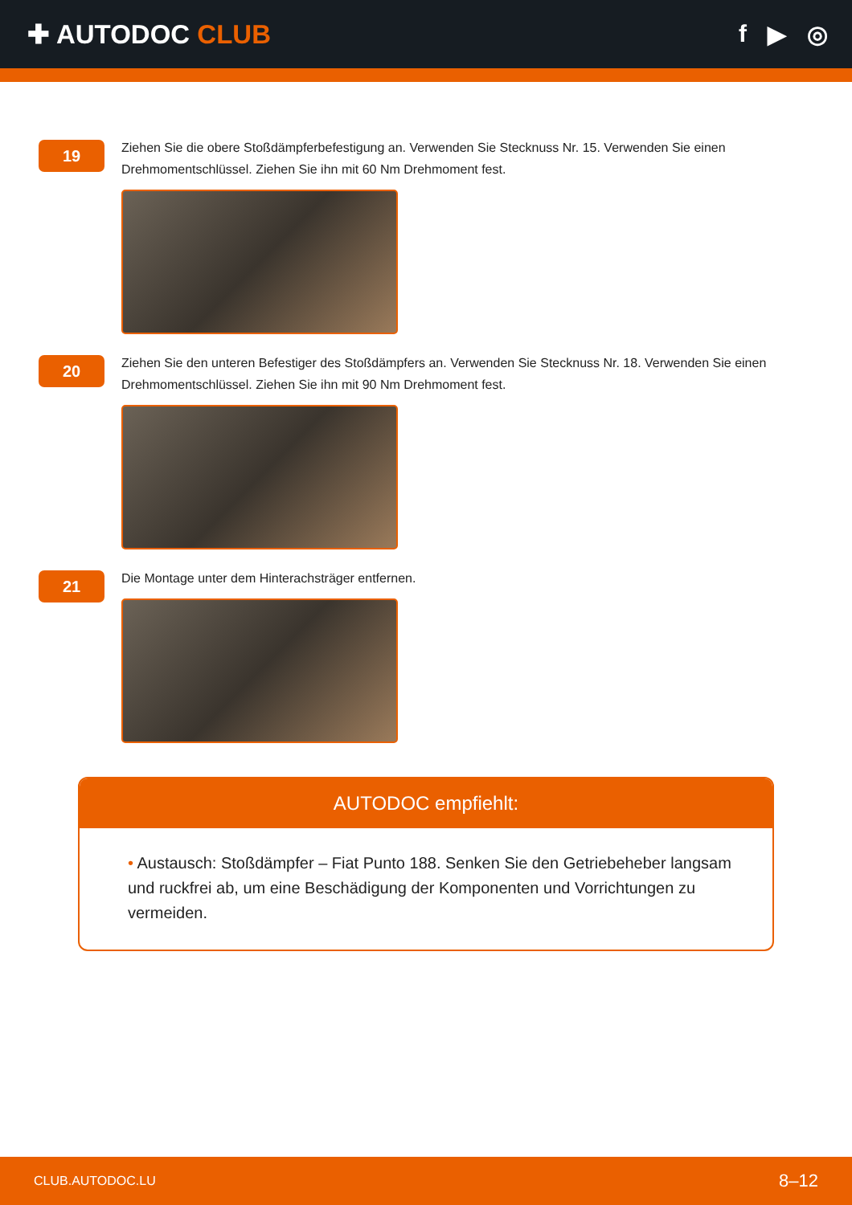✚ AUTODOC CLUB f ▶ ◎
19
Ziehen Sie die obere Stoßdämpferbefestigung an. Verwenden Sie Stecknuss Nr. 15. Verwenden Sie einen Drehmomentschlüssel. Ziehen Sie ihn mit 60 Nm Drehmoment fest.
20
Ziehen Sie den unteren Befestiger des Stoßdämpfers an. Verwenden Sie Stecknuss Nr. 18. Verwenden Sie einen Drehmomentschlüssel. Ziehen Sie ihn mit 90 Nm Drehmoment fest.
21
Die Montage unter dem Hinterachsträger entfernen.
AUTODOC empfiehlt:
• Austausch: Stoßdämpfer – Fiat Punto 188. Senken Sie den Getriebeheber langsam und ruckfrei ab, um eine Beschädigung der Komponenten und Vorrichtungen zu vermeiden.
CLUB.AUTODOC.LU 8–12